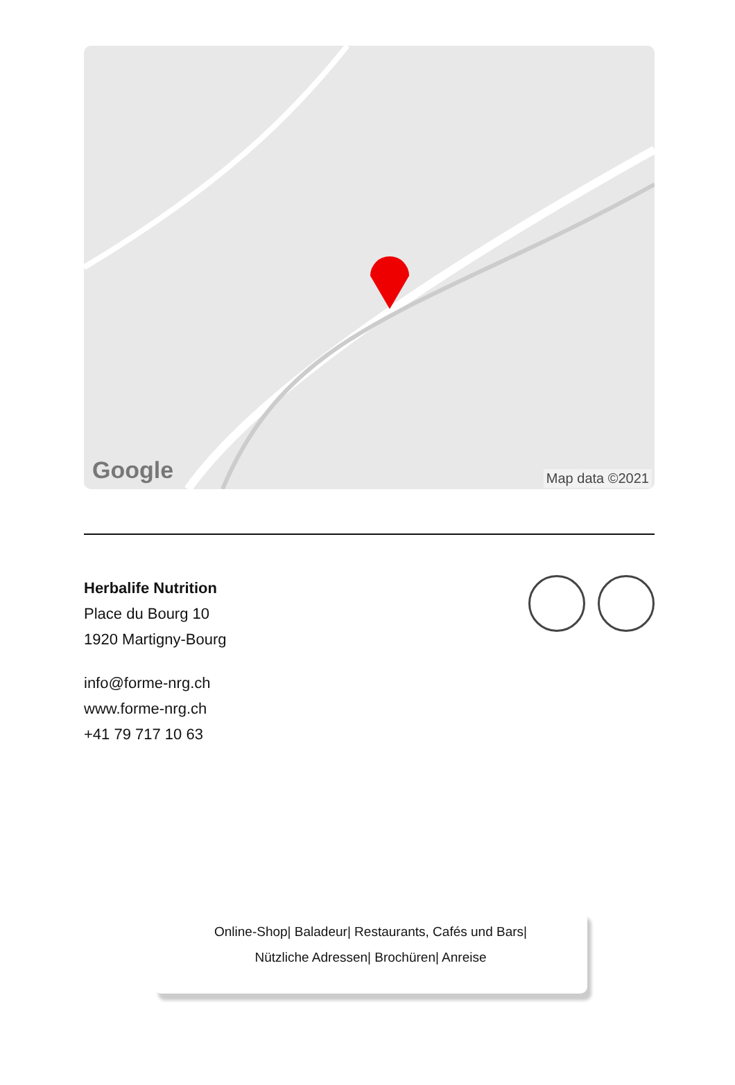Google Map data ©2021
Herbalife Nutrition
Place du Bourg 10
1920 Martigny-Bourg
info@forme-nrg.ch
www.forme-nrg.ch
+41 79 717 10 63
Online-Shop| Baladeur| Restaurants, Cafés und Bars|
Nützliche Adressen| Brochüren| Anreise